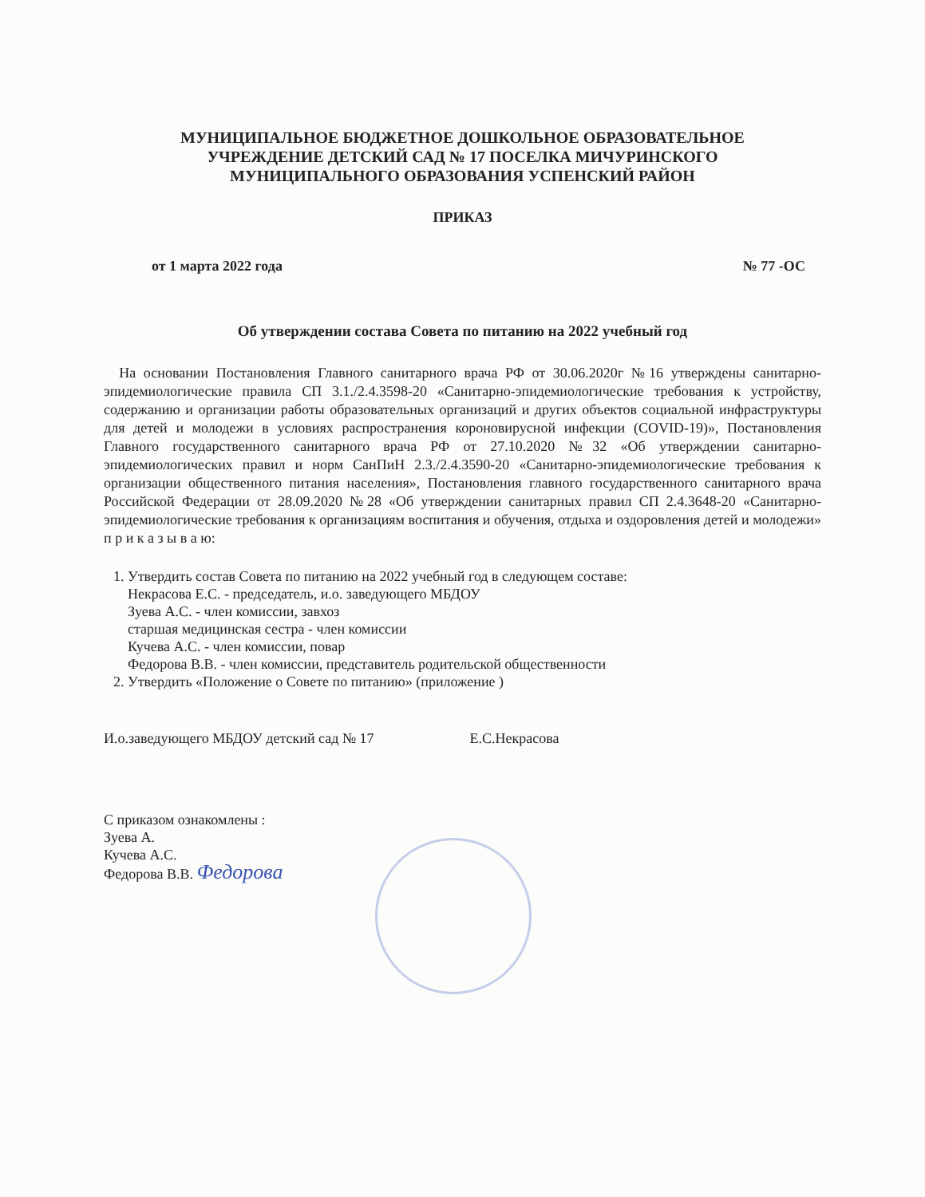МУНИЦИПАЛЬНОЕ БЮДЖЕТНОЕ ДОШКОЛЬНОЕ ОБРАЗОВАТЕЛЬНОЕ
УЧРЕЖДЕНИЕ ДЕТСКИЙ САД № 17 ПОСЕЛКА МИЧУРИНСКОГО
МУНИЦИПАЛЬНОГО ОБРАЗОВАНИЯ УСПЕНСКИЙ РАЙОН
ПРИКАЗ
от 1 марта 2022 года № 77 -ОС
Об утверждении состава Совета по питанию на 2022 учебный год
На основании Постановления Главного санитарного врача РФ от 30.06.2020г №16 утверждены санитарно-эпидемиологические правила СП 3.1./2.4.3598-20 «Санитарно-эпидемиологические требования к устройству, содержанию и организации работы образовательных организаций и других объектов социальной инфраструктуры для детей и молодежи в условиях распространения короновирусной инфекции (COVID-19)», Постановления Главного государственного санитарного врача РФ от 27.10.2020 №32 «Об утверждении санитарно-эпидемиологических правил и норм СанПиН 2.3./2.4.3590-20 «Санитарно-эпидемиологические требования к организации общественного питания населения», Постановления главного государственного санитарного врача Российской Федерации от 28.09.2020 №28 «Об утверждении санитарных правил СП 2.4.3648-20 «Санитарно-эпидемиологические требования к организациям воспитания и обучения, отдыха и оздоровления детей и молодежи» п р и к а з ы в а ю:
1. Утвердить состав Совета по питанию на 2022 учебный год в следующем составе:
Некрасова Е.С. - председатель, и.о. заведующего МБДОУ
Зуева А.С. - член комиссии, завхоз
старшая медицинская сестра - член комиссии
Кучева А.С. - член комиссии, повар
Федорова В.В. - член комиссии, представитель родительской общественности
2. Утвердить «Положение о Совете по питанию» (приложение )
И.о.заведующего МБДОУ детский сад № 17 Е.С.Некрасова
С приказом ознакомлены :
Зуева А.
Кучева А.С.
Федорова В.В. Федорова